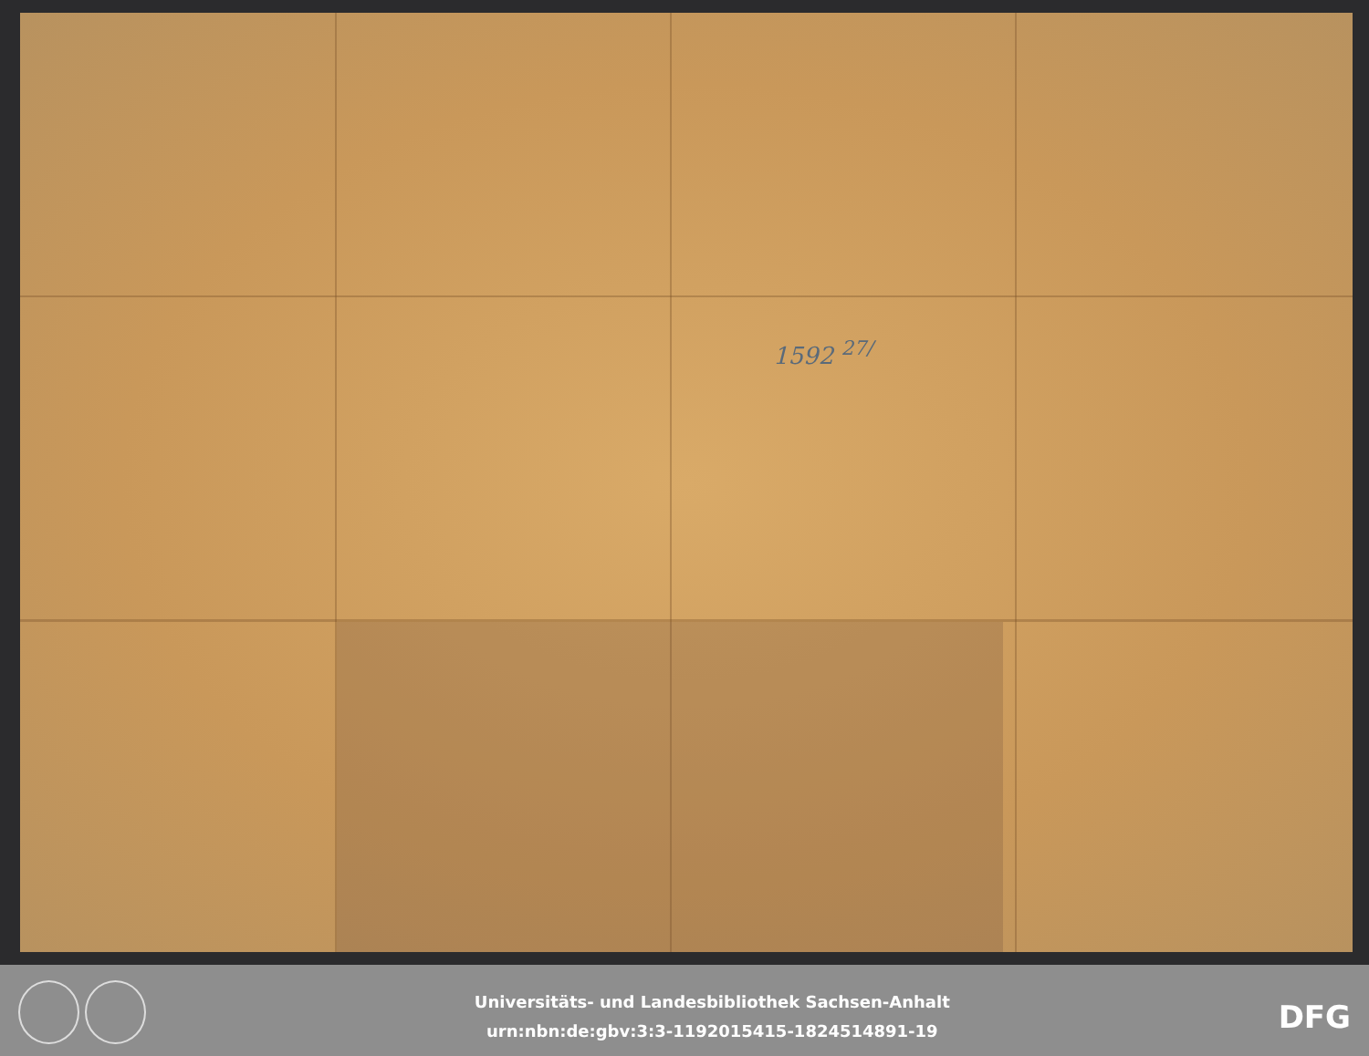1592 <sup>27/</sup>
Universitäts- und Landesbibliothek Sachsen-Anhalt
urn:nbn:de:gbv:3:3-1192015415-1824514891-19
DFG